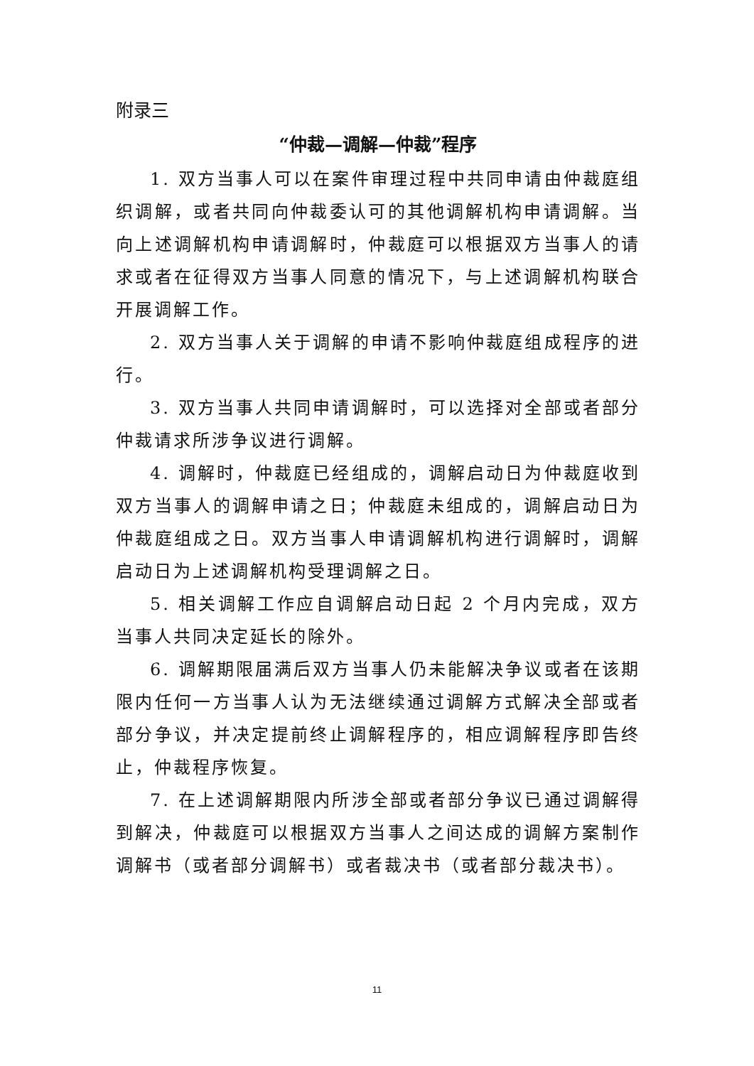附录三
“仲裁—调解—仲裁”程序
1. 双方当事人可以在案件审理过程中共同申请由仲裁庭组织调解，或者共同向仲裁委认可的其他调解机构申请调解。当向上述调解机构申请调解时，仲裁庭可以根据双方当事人的请求或者在征得双方当事人同意的情况下，与上述调解机构联合开展调解工作。
2. 双方当事人关于调解的申请不影响仲裁庭组成程序的进行。
3. 双方当事人共同申请调解时，可以选择对全部或者部分仲裁请求所涉争议进行调解。
4. 调解时，仲裁庭已经组成的，调解启动日为仲裁庭收到双方当事人的调解申请之日；仲裁庭未组成的，调解启动日为仲裁庭组成之日。双方当事人申请调解机构进行调解时，调解启动日为上述调解机构受理调解之日。
5. 相关调解工作应自调解启动日起 2 个月内完成，双方当事人共同决定延长的除外。
6. 调解期限届满后双方当事人仍未能解决争议或者在该期限内任何一方当事人认为无法继续通过调解方式解决全部或者部分争议，并决定提前终止调解程序的，相应调解程序即告终止，仲裁程序恢复。
7. 在上述调解期限内所涉全部或者部分争议已通过调解得到解决，仲裁庭可以根据双方当事人之间达成的调解方案制作调解书（或者部分调解书）或者裁决书（或者部分裁决书）。
11